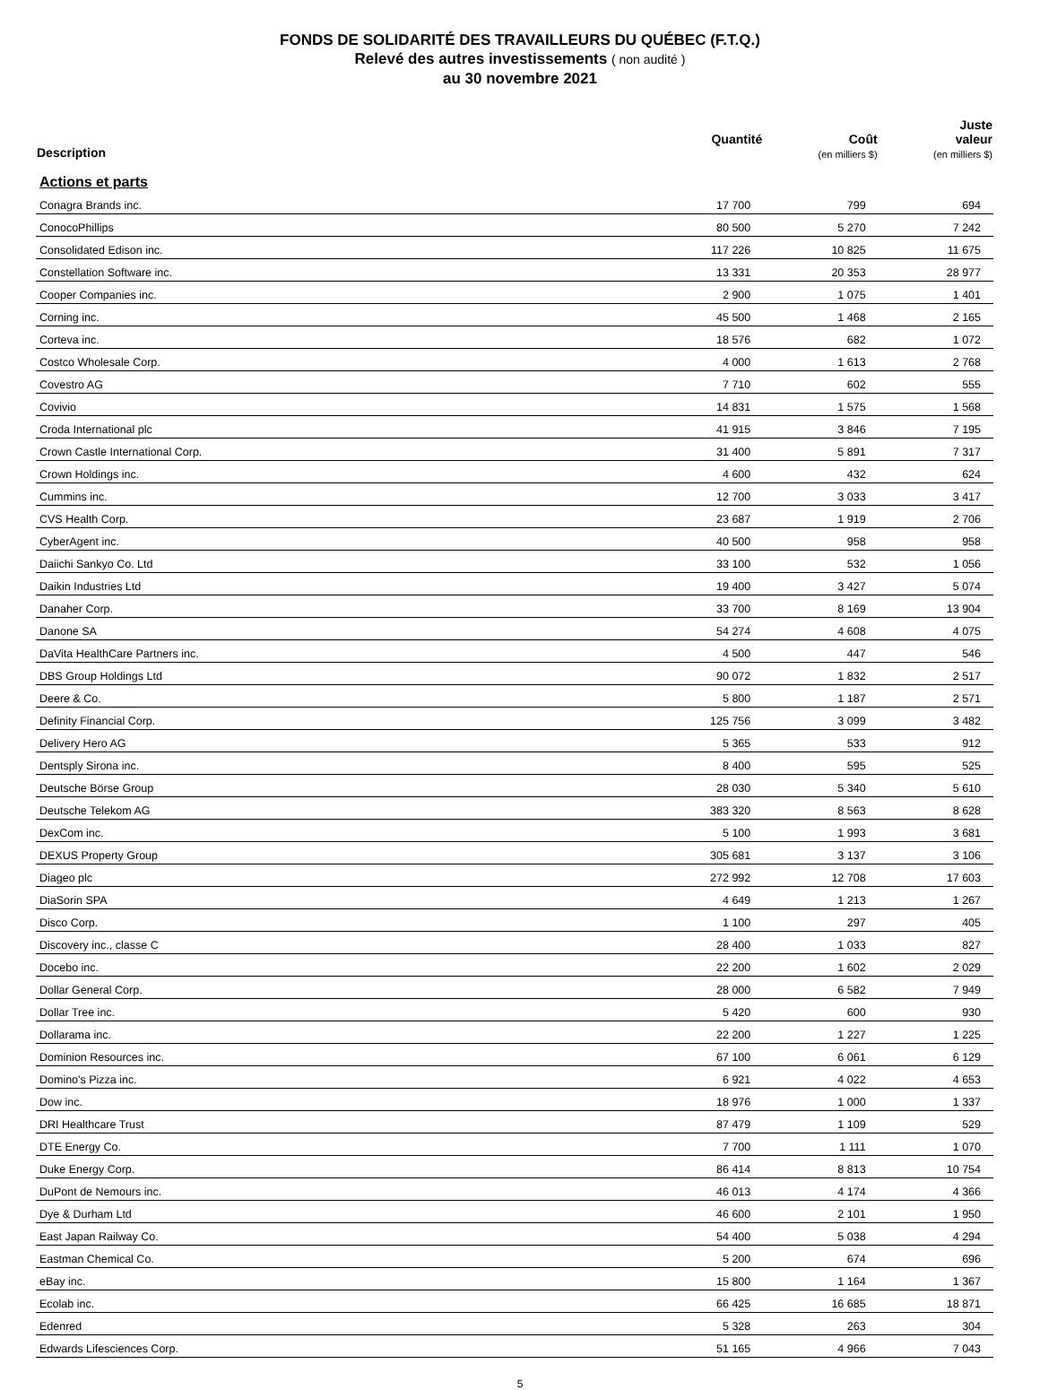FONDS DE SOLIDARITÉ DES TRAVAILLEURS DU QUÉBEC (F.T.Q.)
Relevé des autres investissements ( non audité )
au 30 novembre 2021
| Description | Quantité | Coût (en milliers $) | Juste valeur (en milliers $) |
| --- | --- | --- | --- |
| Actions et parts | | | |
| Conagra Brands inc. | 17 700 | 799 | 694 |
| ConocoPhillips | 80 500 | 5 270 | 7 242 |
| Consolidated Edison inc. | 117 226 | 10 825 | 11 675 |
| Constellation Software inc. | 13 331 | 20 353 | 28 977 |
| Cooper Companies inc. | 2 900 | 1 075 | 1 401 |
| Corning inc. | 45 500 | 1 468 | 2 165 |
| Corteva inc. | 18 576 | 682 | 1 072 |
| Costco Wholesale Corp. | 4 000 | 1 613 | 2 768 |
| Covestro AG | 7 710 | 602 | 555 |
| Covivio | 14 831 | 1 575 | 1 568 |
| Croda International plc | 41 915 | 3 846 | 7 195 |
| Crown Castle International Corp. | 31 400 | 5 891 | 7 317 |
| Crown Holdings inc. | 4 600 | 432 | 624 |
| Cummins inc. | 12 700 | 3 033 | 3 417 |
| CVS Health Corp. | 23 687 | 1 919 | 2 706 |
| CyberAgent inc. | 40 500 | 958 | 958 |
| Daiichi Sankyo Co. Ltd | 33 100 | 532 | 1 056 |
| Daikin Industries Ltd | 19 400 | 3 427 | 5 074 |
| Danaher Corp. | 33 700 | 8 169 | 13 904 |
| Danone SA | 54 274 | 4 608 | 4 075 |
| DaVita HealthCare Partners inc. | 4 500 | 447 | 546 |
| DBS Group Holdings Ltd | 90 072 | 1 832 | 2 517 |
| Deere & Co. | 5 800 | 1 187 | 2 571 |
| Definity Financial Corp. | 125 756 | 3 099 | 3 482 |
| Delivery Hero AG | 5 365 | 533 | 912 |
| Dentsply Sirona inc. | 8 400 | 595 | 525 |
| Deutsche Börse Group | 28 030 | 5 340 | 5 610 |
| Deutsche Telekom AG | 383 320 | 8 563 | 8 628 |
| DexCom inc. | 5 100 | 1 993 | 3 681 |
| DEXUS Property Group | 305 681 | 3 137 | 3 106 |
| Diageo plc | 272 992 | 12 708 | 17 603 |
| DiaSorin SPA | 4 649 | 1 213 | 1 267 |
| Disco Corp. | 1 100 | 297 | 405 |
| Discovery inc., classe C | 28 400 | 1 033 | 827 |
| Docebo inc. | 22 200 | 1 602 | 2 029 |
| Dollar General Corp. | 28 000 | 6 582 | 7 949 |
| Dollar Tree inc. | 5 420 | 600 | 930 |
| Dollarama inc. | 22 200 | 1 227 | 1 225 |
| Dominion Resources inc. | 67 100 | 6 061 | 6 129 |
| Domino's Pizza inc. | 6 921 | 4 022 | 4 653 |
| Dow inc. | 18 976 | 1 000 | 1 337 |
| DRI Healthcare Trust | 87 479 | 1 109 | 529 |
| DTE Energy Co. | 7 700 | 1 111 | 1 070 |
| Duke Energy Corp. | 86 414 | 8 813 | 10 754 |
| DuPont de Nemours inc. | 46 013 | 4 174 | 4 366 |
| Dye & Durham Ltd | 46 600 | 2 101 | 1 950 |
| East Japan Railway Co. | 54 400 | 5 038 | 4 294 |
| Eastman Chemical Co. | 5 200 | 674 | 696 |
| eBay inc. | 15 800 | 1 164 | 1 367 |
| Ecolab inc. | 66 425 | 16 685 | 18 871 |
| Edenred | 5 328 | 263 | 304 |
| Edwards Lifesciences Corp. | 51 165 | 4 966 | 7 043 |
5